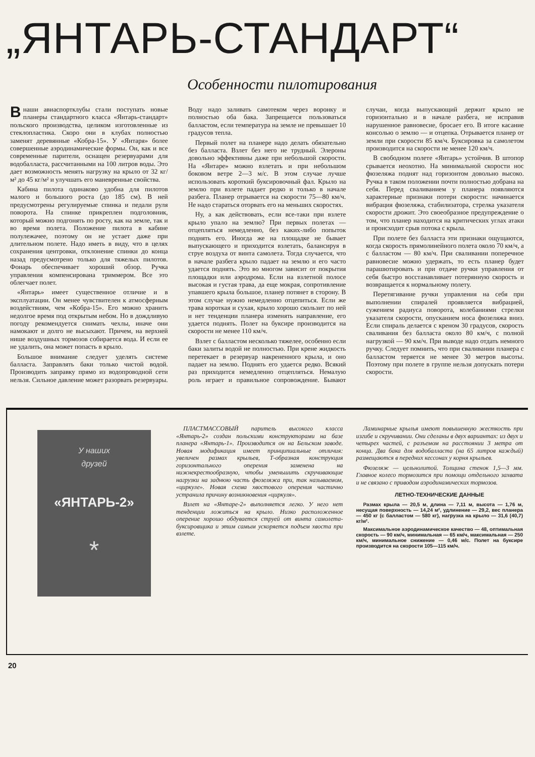„ЯНТАРЬ-СТАНДАРТ“
Особенности пилотирования
Внаши авиаспортклубы стали поступать новые планеры стандартного класса «Янтарь-стандарт» польского производства, целиком изготовленные из стеклопластика. Скоро они в клубах полностью заменят деревянные «Кобра-15». У «Янтаря» более совершенные аэродинамические формы. Он, как и все современные парители, оснащен резервуарами для водобалласта, рассчитанными на 100 литров воды. Это дает возможность менять нагрузку на крыло от 32 кг/м² до 45 кг/м² и улучшать его маневренные свойства.
Кабина пилота одинаково удобна для пилотов малого и большого роста (до 185 см). В ней предусмотрены регулируемые спинка и педали руля поворота. На спинке прикреплен подголовник, который можно подгонять по росту, как на земле, так и во время полета. Положение пилота в кабине полулежачее, поэтому он не устает даже при длительном полете. Надо иметь в виду, что в целях сохранения центровки, отклонение спинки до конца назад предусмотрено только для тяжелых пилотов. Фонарь обеспечивает хороший обзор. Ручка управления компенсирована триммером. Все это облегчает полет.
«Янтарь» имеет существенное отличие и в эксплуатации. Он менее чувствителен к атмосферным воздействиям, чем «Кобра-15». Его можно хранить недолгое время под открытым небом. Но в дождливую погоду рекомендуется снимать чехлы, иначе они намокают и долго не высыхают. Причем, на верхней нише воздушных тормозов собирается вода. И если ее не удалить, она может попасть в крыло.
Большое внимание следует уделять системе балласта. Заправлять баки только чистой водой. Производить заправку прямо из водопроводной сети нельзя. Сильное давление может разорвать резервуары. Воду надо заливать самотеком через воронку и полностью оба бака. Запрещается пользоваться балластом, если температура на земле не превышает 10 градусов тепла.
Первый полет на планере надо делать обязательно без балласта. Взлет без него не трудный. Элероны довольно эффективны даже при небольшой скорости. На «Янтаре» можно взлетать и при небольшом боковом ветре 2—3 м/с. В этом случае лучше использовать короткий буксировочный фал. Крыло на землю при взлете падает редко и только в начале разбега. Планер отрывается на скорости 75—80 км/ч. Не надо стараться оторвать его на меньших скоростях.
Ну, а как действовать, если все-таки при взлете крыло упало на землю? При первых полетах — отцепляться немедленно, без каких-либо попыток поднять его. Иногда же на площадке не бывает выпускающего и приходится взлетать, балансируя в струе воздуха от винта самолета. Тогда случается, что в начале разбега крыло падает на землю и его часто удается поднять. Это во многом зависит от покрытия площадки или аэродрома. Если на взлетной полосе высокая и густая трава, да еще мокрая, сопротивление упавшего крыла большое, планер потянет в сторону. В этом случае нужно немедленно отцепиться. Если же трава короткая и сухая, крыло хорошо скользит по ней и нет тенденции планера изменять направление, его удается поднять. Полет на буксире производится на скорости не менее 110 км/ч.
Взлет с балластом несколько тяжелее, особенно если баки залиты водой не полностью. При крене жидкость перетекает в резервуар накрененного крыла, и оно падает на землю. Поднять его удается редко. Всякий раз приходится немедленно отцепляться. Немалую роль играет и правильное сопровождение. Бывают случаи, когда выпускающий держит крыло не горизонтально и в начале разбега, не исправив нарушенное равновесие, бросает его. В итоге касание консолью о землю — и отцепка. Отрывается планер от земли при скорости 85 км/ч. Буксировка за самолетом производится на скорости не менее 120 км/ч.
В свободном полете «Янтарь» устойчив. В штопор срывается неохотно. На минимальной скорости нос фюзеляжа поднят над горизонтом довольно высоко. Ручка в таком положении почти полностью добрана на себя. Перед сваливанием у планера появляются характерные признаки потери скорости: начинается вибрация фюзеляжа, стабилизатора, стрелка указателя скорости дрожит. Это своеобразное предупреждение о том, что планер находится на критических углах атаки и происходит срыв потока с крыла.
При полете без балласта эти признаки ощущаются, когда скорость прямолинейного полета около 70 км/ч, а с балластом — 80 км/ч. При сваливании поперечное равновесие можно удержать, то есть планер будет парашютировать и при отдаче ручки управления от себя быстро восстанавливает потерянную скорость и возвращается к нормальному полету.
Перетягивание ручки управления на себя при выполнении спиралей проявляется вибрацией, сужением радиуса поворота, колебаниями стрелки указателя скорости, опусканием носа фюзеляжа вниз. Если спираль делается с креном 30 градусов, скорость сваливания без балласта около 80 км/ч, с полной нагрузкой — 90 км/ч. При выводе надо отдать немного ручку. Следует помнить, что при сваливании планера с балластом теряется не менее 30 метров высоты. Поэтому при полете в группе нельзя допускать потери скорости.
У наших
друзей
«ЯНТАРЬ-2»
*
ПЛАСТМАССОВЫЙ паритель высокого класса «Янтарь-2» создан польскими конструкторами на базе планера «Янтарь-1». Производится он на Бельском заводе. Новая модификация имеет принципиальные отличия: увеличен размах крыльев, Т-образная конструкция горизонтального оперения заменена на нижнекрестообразную, чтобы уменьшить скручивающие нагрузки на заднюю часть фюзеляжа при, так называемом, «циркуле». Новая схема хвостового оперения частично устранила причину возникновения «циркуля».
Взлет на «Янтаре-2» выполняется легко. У него нет тенденции ложиться на крыло. Низко расположенное оперение хорошо обдувается струей от винта самолета-буксировщика и этим самым ускоряется подъем хвоста при взлете.
Ламинарные крылья имеют повышенную жесткость при изгибе и скручивании. Они сделаны в двух вариантах: из двух и четырех частей, с разъемом на расстоянии 3 метра от конца. Два бака для водобалласта (на 65 литров каждый) размещаются в передних кессонах у корня крыльев.
Фюзеляж — цельнолитой. Толщина стенок 1,5—3 мм. Главное колесо тормозится при помощи отдельного захвата и не связано с приводом аэродинамических тормозов.
ЛЕТНО-ТЕХНИЧЕСКИЕ ДАННЫЕ
Размах крыла — 20,5 м, длина — 7,11 м, высота — 1,76 м, несущая поверхность — 14,24 м², удлинение — 29,2, вес планера — 450 кг (с балластом — 580 кг), нагрузка на крыло — 31,6 (40,7) кг/м².
Максимальное аэродинамическое качество — 48, оптимальная скорость — 90 км/ч, минимальная — 65 км/ч, максимальная — 250 км/ч, минимальное снижение — 0,46 м/с. Полет на буксире производится на скорости 105—115 км/ч.
20